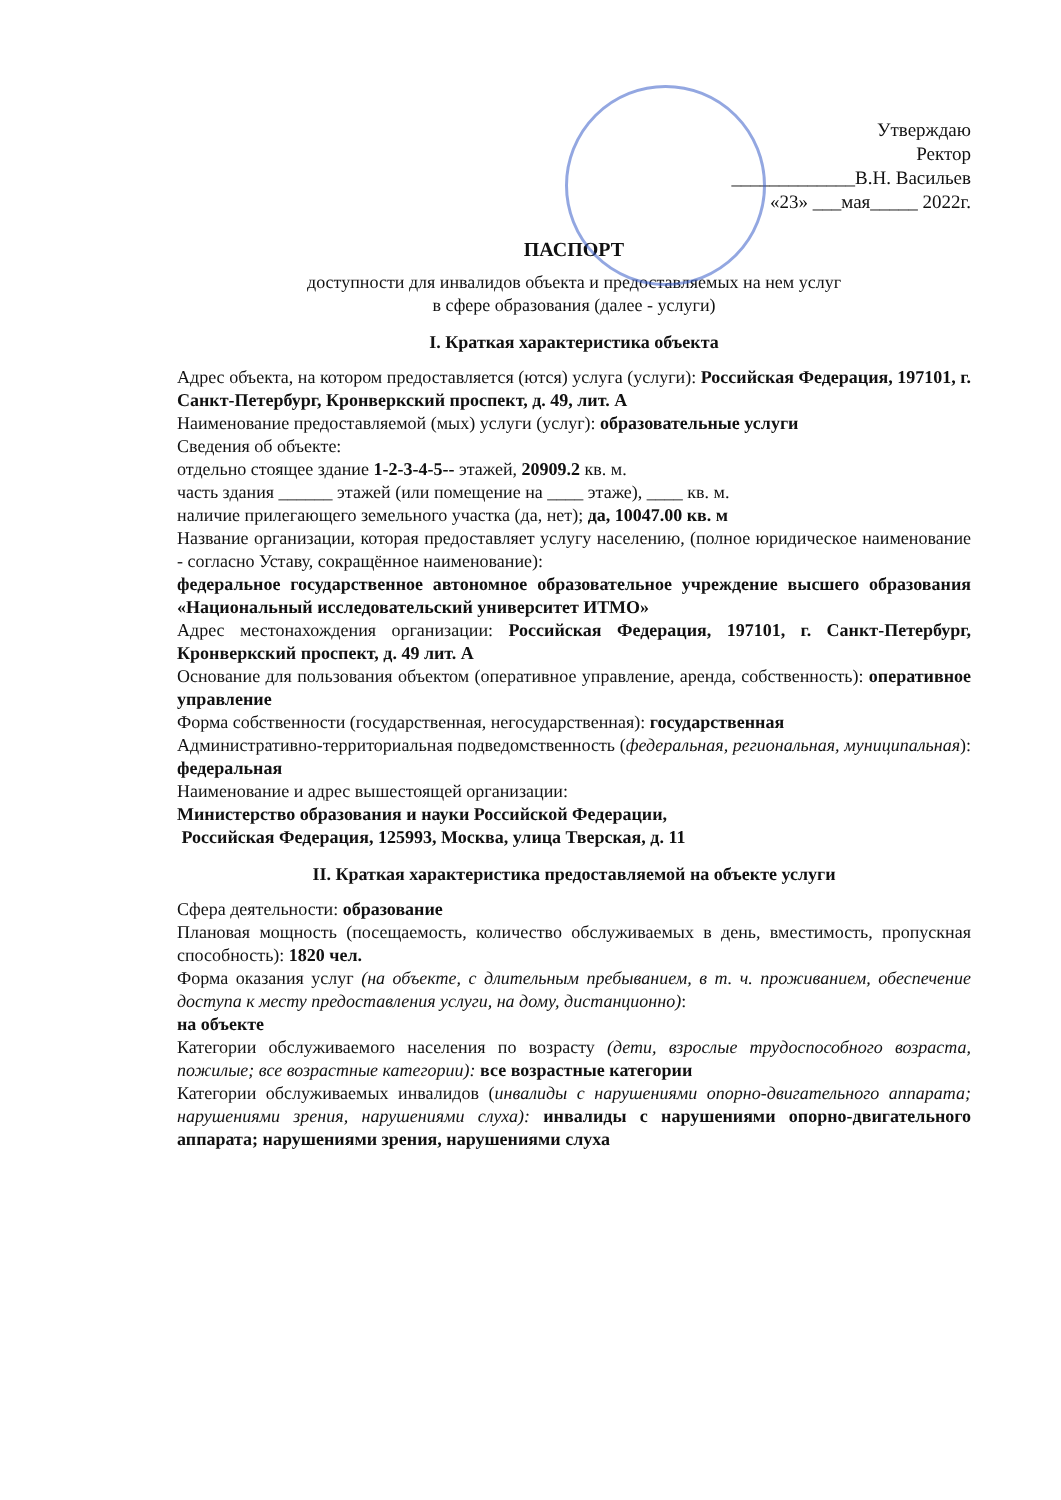Утверждаю
Ректор
_____________В.Н. Васильев
«23» ___мая_____ 2022г.
ПАСПОРТ
доступности для инвалидов объекта и предоставляемых на нем услуг
в сфере образования (далее - услуги)
I. Краткая характеристика объекта
Адрес объекта, на котором предоставляется (ются) услуга (услуги): Российская Федерация, 197101, г. Санкт-Петербург, Кронверкский проспект, д. 49, лит. А
Наименование предоставляемой (мых) услуги (услуг): образовательные услуги
Сведения об объекте:
отдельно стоящее здание 1-2-3-4-5-- этажей, 20909.2 кв. м.
часть здания ______ этажей (или помещение на ____ этаже), ____ кв. м.
наличие прилегающего земельного участка (да, нет); да, 10047.00 кв. м
Название организации, которая предоставляет услугу населению, (полное юридическое наименование - согласно Уставу, сокращённое наименование):
федеральное государственное автономное образовательное учреждение высшего образования «Национальный исследовательский университет ИТМО»
Адрес местонахождения организации: Российская Федерация, 197101, г. Санкт-Петербург, Кронверкский проспект, д. 49 лит. А
Основание для пользования объектом (оперативное управление, аренда, собственность): оперативное управление
Форма собственности (государственная, негосударственная): государственная
Административно-территориальная подведомственность (федеральная, региональная, муниципальная): федеральная
Наименование и адрес вышестоящей организации:
Министерство образования и науки Российской Федерации,
Российская Федерация, 125993, Москва, улица Тверская, д. 11
II. Краткая характеристика предоставляемой на объекте услуги
Сфера деятельности: образование
Плановая мощность (посещаемость, количество обслуживаемых в день, вместимость, пропускная способность): 1820 чел.
Форма оказания услуг (на объекте, с длительным пребыванием, в т. ч. проживанием, обеспечение доступа к месту предоставления услуги, на дому, дистанционно):
на объекте
Категории обслуживаемого населения по возрасту (дети, взрослые трудоспособного возраста, пожилые; все возрастные категории): все возрастные категории
Категории обслуживаемых инвалидов (инвалиды с нарушениями опорно-двигательного аппарата; нарушениями зрения, нарушениями слуха): инвалиды с нарушениями опорно-двигательного аппарата; нарушениями зрения, нарушениями слуха